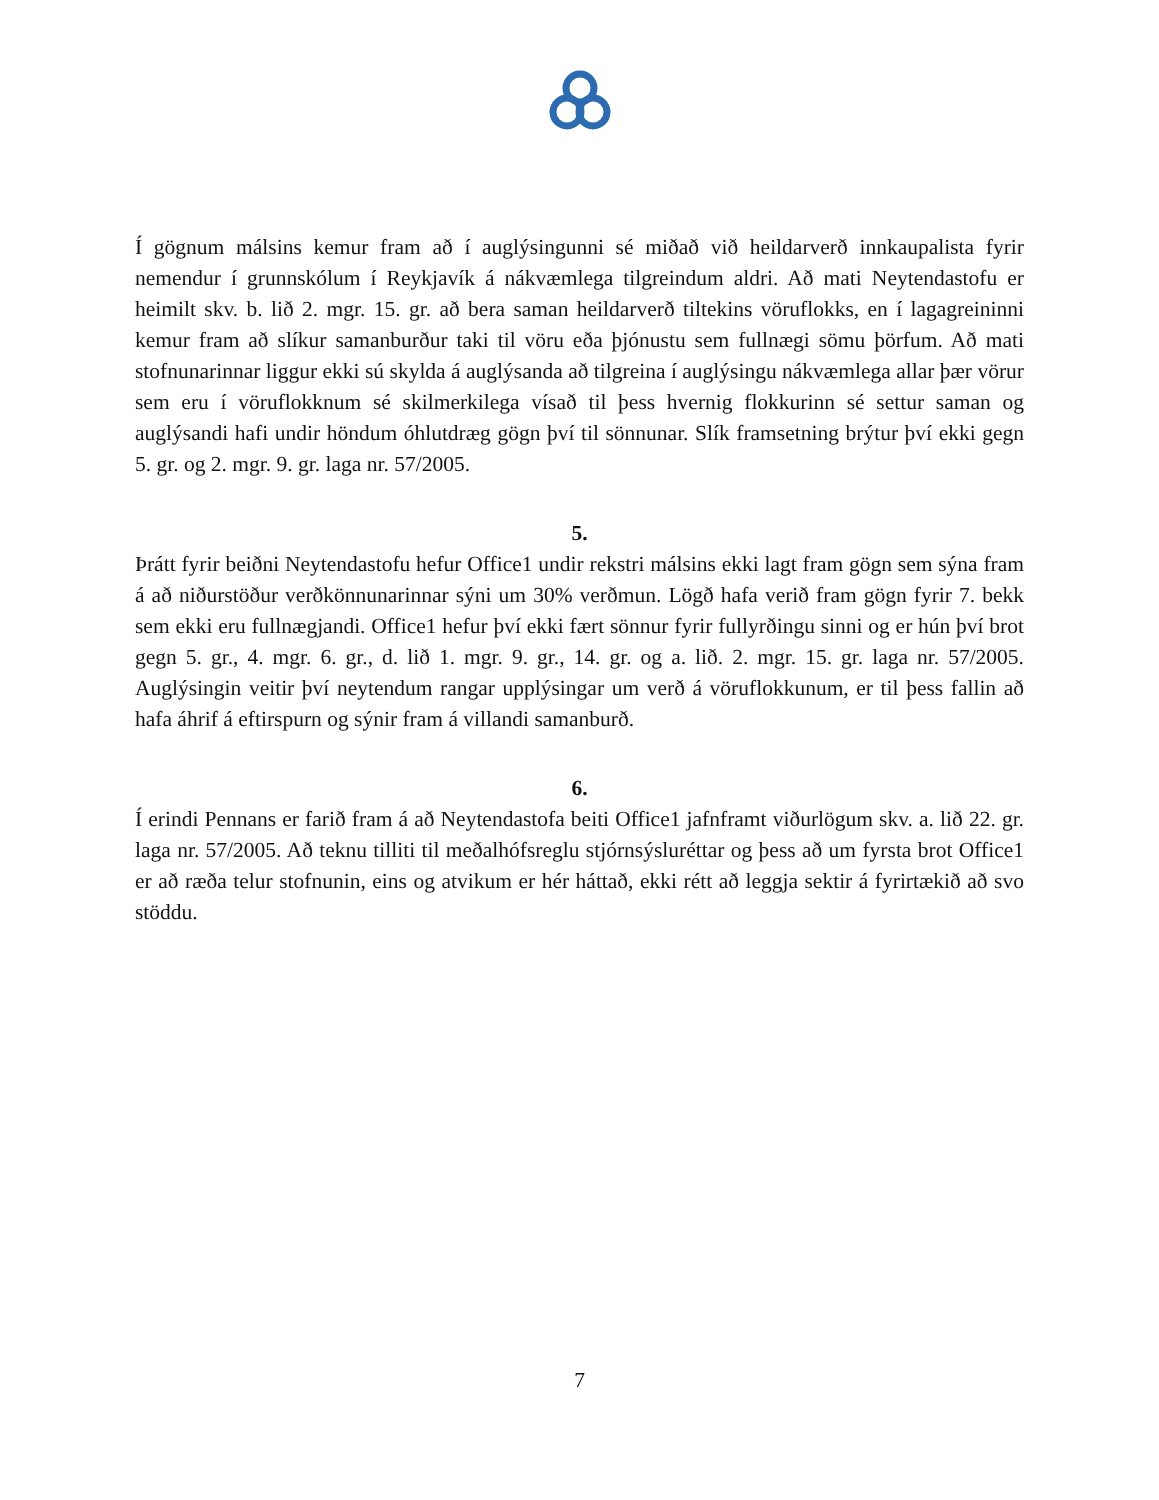Í gögnum málsins kemur fram að í auglýsingunni sé miðað við heildarverð innkaupalista fyrir nemendur í grunnskólum í Reykjavík á nákvæmlega tilgreindum aldri. Að mati Neytendastofu er heimilt skv. b. lið 2. mgr. 15. gr. að bera saman heildarverð tiltekins vöruflokks, en í lagagreininni kemur fram að slíkur samanburður taki til vöru eða þjónustu sem fullnægi sömu þörfum. Að mati stofnunarinnar liggur ekki sú skylda á auglýsanda að tilgreina í auglýsingu nákvæmlega allar þær vörur sem eru í vöruflokknum sé skilmerkilega vísað til þess hvernig flokkurinn sé settur saman og auglýsandi hafi undir höndum óhlutdræg gögn því til sönnunar. Slík framsetning brýtur því ekki gegn 5. gr. og 2. mgr. 9. gr. laga nr. 57/2005.
5.
Þrátt fyrir beiðni Neytendastofu hefur Office1 undir rekstri málsins ekki lagt fram gögn sem sýna fram á að niðurstöður verðkönnunarinnar sýni um 30% verðmun. Lögð hafa verið fram gögn fyrir 7. bekk sem ekki eru fullnægjandi. Office1 hefur því ekki fært sönnur fyrir fullyrðingu sinni og er hún því brot gegn 5. gr., 4. mgr. 6. gr., d. lið 1. mgr. 9. gr., 14. gr. og a. lið. 2. mgr. 15. gr. laga nr. 57/2005. Auglýsingin veitir því neytendum rangar upplýsingar um verð á vöruflokkunum, er til þess fallin að hafa áhrif á eftirspurn og sýnir fram á villandi samanburð.
6.
Í erindi Pennans er farið fram á að Neytendastofa beiti Office1 jafnframt viðurlögum skv. a. lið 22. gr. laga nr. 57/2005. Að teknu tilliti til meðalhófsreglu stjórnsýsluréttar og þess að um fyrsta brot Office1 er að ræða telur stofnunin, eins og atvikum er hér háttað, ekki rétt að leggja sektir á fyrirtækið að svo stöddu.
7